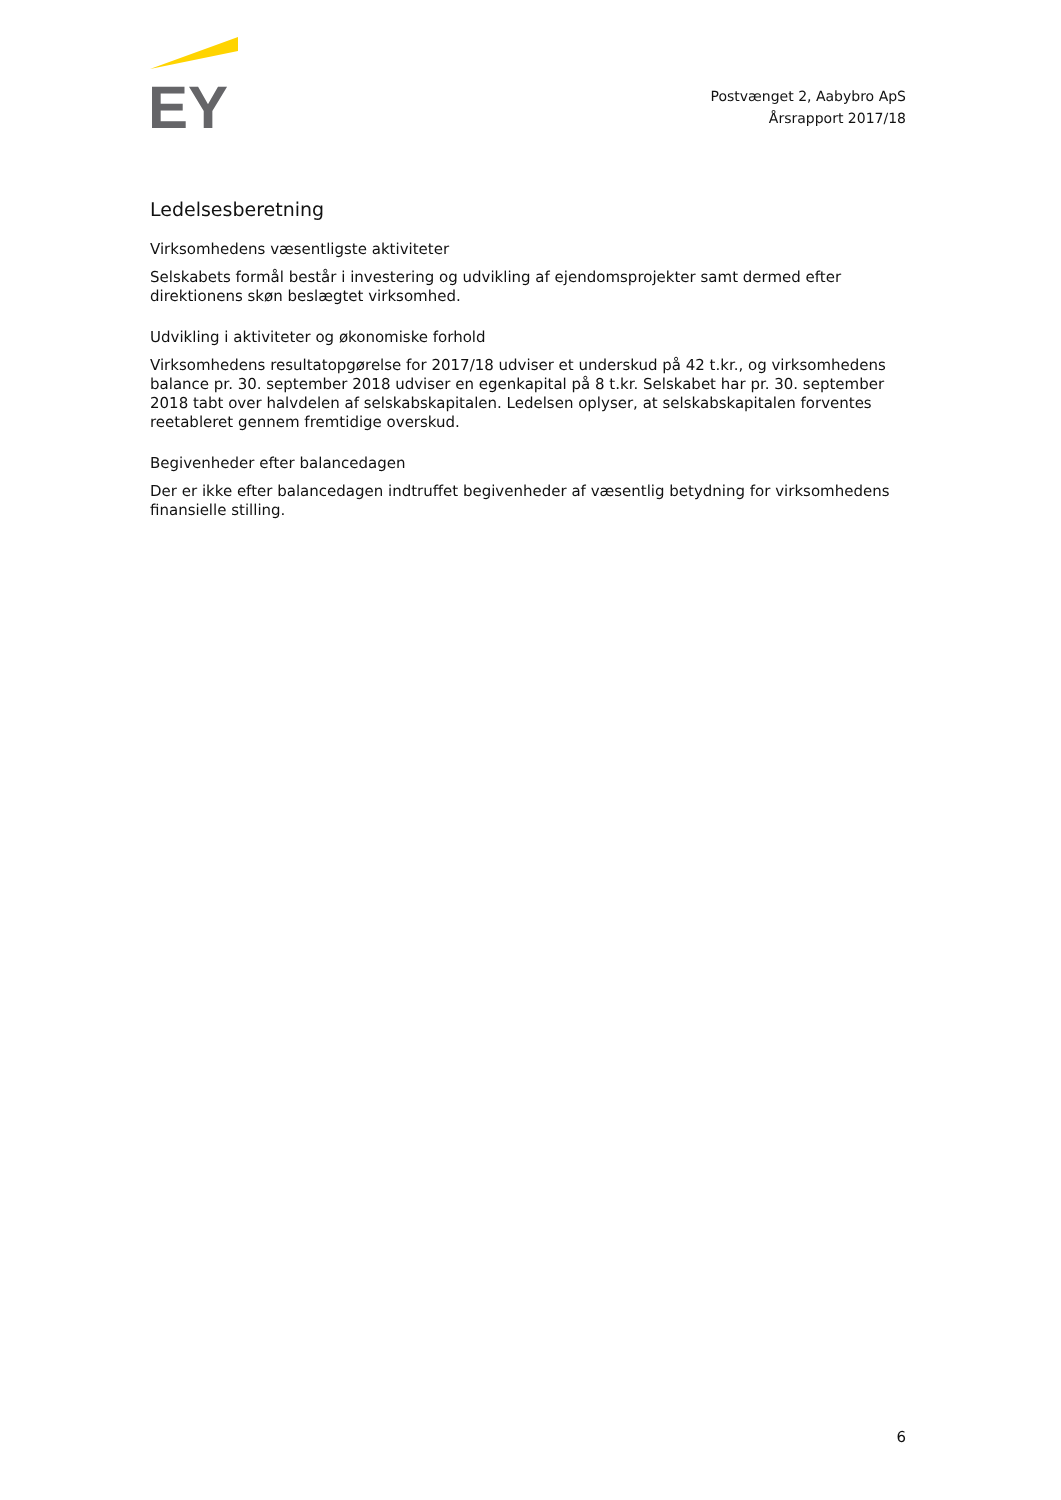EY
Postvænget 2, Aabybro ApS
Årsrapport 2017/18
Ledelsesberetning
Virksomhedens væsentligste aktiviteter
Selskabets formål består i investering og udvikling af ejendomsprojekter samt dermed efter direktionens skøn beslægtet virksomhed.
Udvikling i aktiviteter og økonomiske forhold
Virksomhedens resultatopgørelse for 2017/18 udviser et underskud på 42 t.kr., og virksomhedens balance pr. 30. september 2018 udviser en egenkapital på 8 t.kr. Selskabet har pr. 30. september 2018 tabt over halvdelen af selskabskapitalen. Ledelsen oplyser, at selskabskapitalen forventes reetableret gennem fremtidige overskud.
Begivenheder efter balancedagen
Der er ikke efter balancedagen indtruffet begivenheder af væsentlig betydning for virksomhedens finansielle stilling.
6